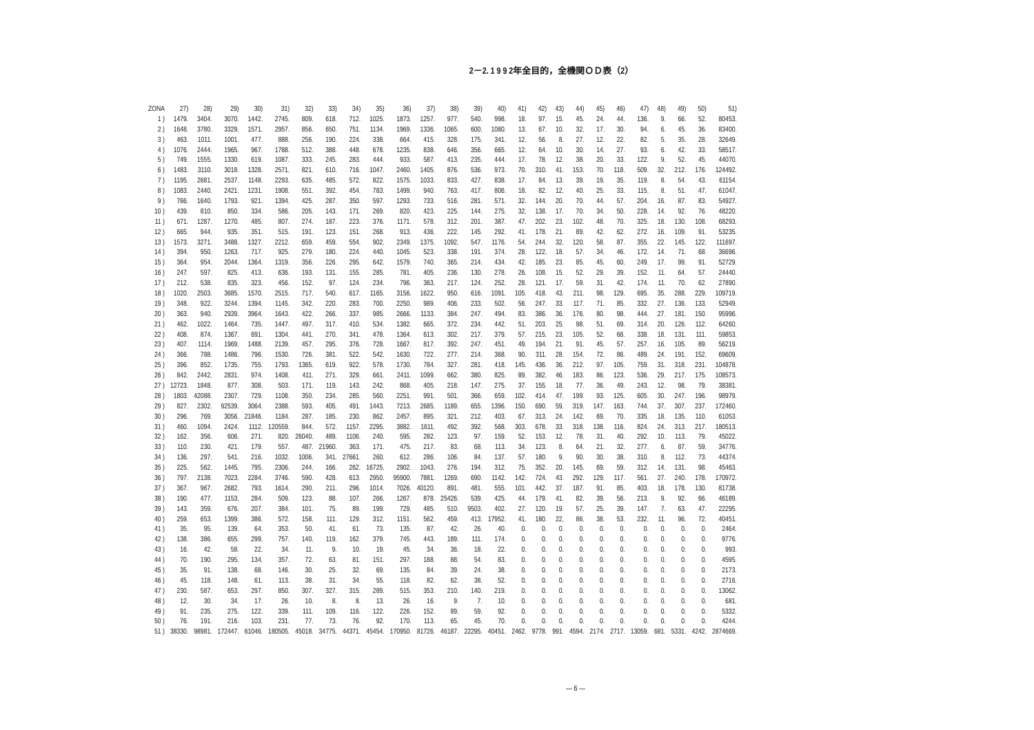2－2. 1 9 9 2年全目的，全機関ＯＤ表（2）
| ZONA | 27) | 28) | 29) | 30) | 31) | 32) | 33) | 34) | 35) | 36) | 37) | 38) | 39) | 40) | 41) | 42) | 43) | 44) | 45) | 46) | 47) | 48) | 49) | 50) | 51) |
| --- | --- | --- | --- | --- | --- | --- | --- | --- | --- | --- | --- | --- | --- | --- | --- | --- | --- | --- | --- | --- | --- | --- | --- | --- | --- |
| 1 ) | 1479. | 3404. | 3070. | 1442. | 2745. | 809. | 618. | 712. | 1025. | 1873. | 1257. | 977. | 540. | 998. | 18. | 97. | 15. | 45. | 24. | 44. | 136. | 9. | 66. | 52. | 80453. |
| 2 ) | 1648. | 3780. | 3329. | 1571. | 2957. | 856. | 650. | 751. | 1134. | 1969. | 1336. | 1065. | 600. | 1080. | 13. | 67. | 10. | 32. | 17. | 30. | 94. | 6. | 45. | 36. | 83400. |
| 3 ) | 463. | 1011. | 1001. | 477. | 888. | 256. | 190. | 224. | 338. | 664. | 415. | 328. | 175. | 341. | 12. | 56. | 8. | 27. | 12. | 22. | 82. | 5. | 35. | 28. | 32649. |
| 4 ) | 1076. | 2444. | 1965. | 967. | 1788. | 512. | 388. | 448. | 678. | 1235. | 838. | 646. | 356. | 665. | 12. | 64. | 10. | 30. | 14. | 27. | 93. | 6. | 42. | 33. | 58517. |
| 5 ) | 749. | 1555. | 1330. | 619. | 1087. | 333. | 245. | 283. | 444. | 933. | 587. | 413. | 235. | 444. | 17. | 78. | 12. | 38. | 20. | 33. | 122. | 9. | 52. | 45. | 44070. |
| 6 ) | 1483. | 3110. | 3018. | 1328. | 2571. | 821. | 610. | 716. | 1047. | 2460. | 1405. | 876. | 536. | 973. | 70. | 310. | 41. | 153. | 70. | 118. | 509. | 32. | 212. | 176. | 124492. |
| 7 ) | 1195. | 2681. | 2537. | 1148. | 2293. | 635. | 485. | 572. | 822. | 1575. | 1033. | 833. | 427. | 838. | 17. | 84. | 13. | 39. | 19. | 35. | 119. | 8. | 54. | 43. | 61154. |
| 8 ) | 1083. | 2440. | 2421. | 1231. | 1908. | 551. | 392. | 454. | 783. | 1499. | 940. | 763. | 417. | 806. | 18. | 82. | 12. | 40. | 25. | 33. | 115. | 8. | 51. | 47. | 61047. |
| 9 ) | 766. | 1640. | 1793. | 921. | 1394. | 425. | 287. | 350. | 597. | 1293. | 733. | 516. | 281. | 571. | 32. | 144. | 20. | 70. | 44. | 57. | 204. | 16. | 87. | 83. | 54927. |
| 10 ) | 439. | 810. | 850. | 334. | 586. | 205. | 143. | 171. | 269. | 820. | 423. | 225. | 144. | 275. | 32. | 138. | 17. | 70. | 34. | 50. | 228. | 14. | 92. | 76. | 48220. |
| 11 ) | 671. | 1287. | 1270. | 485. | 807. | 274. | 187. | 223. | 376. | 1171. | 578. | 312. | 201. | 387. | 47. | 202. | 23. | 102. | 48. | 70. | 325. | 18. | 130. | 108. | 68293. |
| 12 ) | 665. | 944. | 935. | 351. | 515. | 191. | 123. | 151. | 268. | 913. | 436. | 222. | 145. | 292. | 41. | 178. | 21. | 89. | 42. | 62. | 272. | 16. | 109. | 91. | 53235. |
| 13 ) | 1573. | 3271. | 3488. | 1327. | 2212. | 659. | 459. | 554. | 902. | 2349. | 1375. | 1092. | 547. | 1176. | 54. | 244. | 32. | 120. | 58. | 87. | 355. | 22. | 145. | 122. | 111697. |
| 14 ) | 394. | 950. | 1263. | 717. | 925. | 279. | 180. | 224. | 440. | 1045. | 523. | 338. | 191. | 374. | 28. | 122. | 18. | 57. | 34. | 46. | 172. | 14. | 71. | 68. | 36696. |
| 15 ) | 364. | 954. | 2044. | 1364. | 1319. | 356. | 226. | 295. | 642. | 1579. | 740. | 365. | 214. | 434. | 42. | 185. | 23. | 85. | 45. | 60. | 249. | 17. | 99. | 91. | 52729. |
| 16 ) | 247. | 597. | 825. | 413. | 636. | 193. | 131. | 155. | 285. | 781. | 405. | 236. | 130. | 278. | 26. | 108. | 15. | 52. | 29. | 39. | 152. | 11. | 64. | 57. | 24440. |
| 17 ) | 212. | 538. | 835. | 323. | 456. | 152. | 97. | 124. | 234. | 796. | 363. | 217. | 124. | 252. | 28. | 121. | 17. | 59. | 31. | 42. | 174. | 11. | 70. | 62. | 27890. |
| 18 ) | 1020. | 2503. | 3685. | 1570. | 2515. | 717. | 540. | 617. | 1165. | 3156. | 1622. | 950. | 616. | 1091. | 105. | 418. | 43. | 211. | 98. | 129. | 695. | 35. | 288. | 229. | 109719. |
| 19 ) | 348. | 922. | 3244. | 1394. | 1145. | 342. | 220. | 283. | 700. | 2250. | 989. | 406. | 233. | 502. | 56. | 247. | 33. | 117. | 71. | 85. | 332. | 27. | 136. | 133. | 52949. |
| 20 ) | 363. | 940. | 2939. | 3964. | 1643. | 422. | 266. | 337. | 985. | 2666. | 1133. | 384. | 247. | 494. | 83. | 386. | 36. | 176. | 80. | 98. | 444. | 27. | 181. | 150. | 95996. |
| 21 ) | 462. | 1022. | 1464. | 735. | 1447. | 497. | 317. | 410. | 534. | 1382. | 665. | 372. | 234. | 442. | 51. | 203. | 25. | 98. | 51. | 69. | 314. | 20. | 126. | 112. | 64260. |
| 22 ) | 408. | 874. | 1367. | 691. | 1304. | 441. | 270. | 341. | 478. | 1364. | 613. | 302. | 217. | 379. | 57. | 215. | 23. | 105. | 52. | 66. | 338. | 18. | 131. | 111. | 59853. |
| 23 ) | 407. | 1114. | 1969. | 1488. | 2139. | 457. | 295. | 376. | 728. | 1667. | 817. | 392. | 247. | 451. | 49. | 194. | 21. | 91. | 45. | 57. | 257. | 16. | 105. | 89. | 56219. |
| 24 ) | 366. | 788. | 1486. | 796. | 1530. | 726. | 381. | 522. | 542. | 1630. | 722. | 277. | 214. | 368. | 90. | 311. | 28. | 154. | 72. | 86. | 489. | 24. | 191. | 152. | 69609. |
| 25 ) | 396. | 852. | 1735. | 755. | 1793. | 1365. | 619. | 922. | 578. | 1730. | 784. | 327. | 281. | 418. | 145. | 436. | 36. | 212. | 97. | 105. | 759. | 31. | 318. | 231. | 104878. |
| 26 ) | 842. | 2442. | 2831. | 974. | 1408. | 411. | 271. | 329. | 661. | 2411. | 1099. | 662. | 380. | 825. | 89. | 382. | 46. | 183. | 86. | 123. | 536. | 29. | 217. | 175. | 108573. |
| 27 ) | 12723. | 1848. | 877. | 308. | 503. | 171. | 119. | 143. | 242. | 868. | 405. | 218. | 147. | 275. | 37. | 155. | 18. | 77. | 36. | 49. | 243. | 12. | 98. | 79. | 38381. |
| 28 ) | 1803. | 42088. | 2307. | 729. | 1108. | 350. | 234. | 285. | 560. | 2251. | 991. | 501. | 366. | 659. | 102. | 414. | 47. | 199. | 93. | 125. | 605. | 30. | 247. | 196. | 98979. |
| 29 ) | 827. | 2302. | 92539. | 3064. | 2388. | 593. | 405. | 491. | 1443. | 7213. | 2685. | 1189. | 655. | 1396. | 150. | 690. | 59. | 319. | 147. | 163. | 744. | 37. | 307. | 237. | 172460. |
| 30 ) | 296. | 769. | 3056. | 21846. | 1184. | 287. | 185. | 230. | 862. | 2457. | 895. | 321. | 212. | 403. | 67. | 313. | 24. | 142. | 69. | 70. | 335. | 18. | 135. | 110. | 61053. |
| 31 ) | 460. | 1094. | 2424. | 1112. | 120559. | 844. | 572. | 1157. | 2295. | 3882. | 1611. | 492. | 392. | 568. | 303. | 678. | 33. | 318. | 138. | 116. | 824. | 24. | 313. | 217. | 180513. |
| 32 ) | 162. | 356. | 606. | 271. | 820. | 26040. | 489. | 1106. | 240. | 595. | 282. | 123. | 97. | 159. | 52. | 153. | 12. | 78. | 31. | 40. | 292. | 10. | 113. | 79. | 45022. |
| 33 ) | 110. | 230. | 421. | 179. | 557. | 487. | 21960. | 363. | 171. | 475. | 217. | 83. | 68. | 113. | 34. | 123. | 8. | 64. | 21. | 32. | 277. | 6. | 87. | 59. | 34776. |
| 34 ) | 136. | 297. | 541. | 216. | 1032. | 1006. | 341. | 27661. | 260. | 612. | 286. | 106. | 84. | 137. | 57. | 180. | 9. | 90. | 30. | 38. | 310. | 8. | 112. | 73. | 44374. |
| 35 ) | 225. | 562. | 1445. | 795. | 2306. | 244. | 166. | 262. | 16725. | 2902. | 1043. | 276. | 194. | 312. | 75. | 352. | 20. | 145. | 69. | 59. | 312. | 14. | 131. | 98. | 45463. |
| 36 ) | 797. | 2138. | 7023. | 2284. | 3746. | 590. | 428. | 613. | 2950. | 95900. | 7881. | 1269. | 690. | 1142. | 142. | 724. | 43. | 292. | 129. | 117. | 561. | 27. | 240. | 178. | 170972. |
| 37 ) | 367. | 967. | 2682. | 793. | 1614. | 290. | 211. | 296. | 1014. | 7026. | 40120. | 891. | 481. | 555. | 101. | 442. | 37. | 187. | 91. | 85. | 403. | 18. | 178. | 130. | 81738. |
| 38 ) | 190. | 477. | 1153. | 284. | 509. | 123. | 88. | 107. | 266. | 1267. | 878. | 25426. | 539. | 425. | 44. | 179. | 41. | 82. | 39. | 56. | 213. | 9. | 92. | 66. | 46189. |
| 39 ) | 143. | 359. | 676. | 207. | 384. | 101. | 75. | 89. | 199. | 729. | 485. | 510. | 9503. | 402. | 27. | 120. | 19. | 57. | 25. | 39. | 147. | 7. | 63. | 47. | 22295. |
| 40 ) | 259. | 653. | 1399. | 386. | 572. | 158. | 111. | 129. | 312. | 1151. | 562. | 459. | 413. | 17952. | 41. | 180. | 22. | 86. | 38. | 53. | 232. | 11. | 96. | 72. | 40451. |
| 41 ) | 35. | 95. | 139. | 64. | 353. | 50. | 41. | 61. | 73. | 135. | 87. | 42. | 26. | 40. | 0. | 0. | 0. | 0. | 0. | 0. | 0. | 0. | 0. | 0. | 2464. |
| 42 ) | 138. | 386. | 655. | 299. | 757. | 140. | 119. | 162. | 379. | 745. | 443. | 189. | 111. | 174. | 0. | 0. | 0. | 0. | 0. | 0. | 0. | 0. | 0. | 0. | 9776. |
| 43 ) | 16. | 42. | 58. | 22. | 34. | 11. | 9. | 10. | 19. | 45. | 34. | 36. | 18. | 22. | 0. | 0. | 0. | 0. | 0. | 0. | 0. | 0. | 0. | 0. | 993. |
| 44 ) | 70. | 190. | 295. | 134. | 357. | 72. | 63. | 81. | 151. | 297. | 188. | 88. | 54. | 83. | 0. | 0. | 0. | 0. | 0. | 0. | 0. | 0. | 0. | 0. | 4595. |
| 45 ) | 35. | 91. | 138. | 68. | 146. | 30. | 25. | 32. | 69. | 135. | 84. | 39. | 24. | 38. | 0. | 0. | 0. | 0. | 0. | 0. | 0. | 0. | 0. | 0. | 2173. |
| 46 ) | 45. | 118. | 148. | 61. | 113. | 38. | 31. | 34. | 55. | 118. | 82. | 62. | 38. | 52. | 0. | 0. | 0. | 0. | 0. | 0. | 0. | 0. | 0. | 0. | 2716. |
| 47 ) | 230. | 587. | 653. | 297. | 850. | 307. | 327. | 315. | 289. | 515. | 353. | 210. | 140. | 219. | 0. | 0. | 0. | 0. | 0. | 0. | 0. | 0. | 0. | 0. | 13062. |
| 48 ) | 12. | 30. | 34. | 17. | 26. | 10. | 8. | 8. | 13. | 26. | 16. | 9. | 7. | 10. | 0. | 0. | 0. | 0. | 0. | 0. | 0. | 0. | 0. | 0. | 681. |
| 49 ) | 91. | 235. | 275. | 122. | 339. | 111. | 109. | 116. | 122. | 226. | 152. | 89. | 59. | 92. | 0. | 0. | 0. | 0. | 0. | 0. | 0. | 0. | 0. | 0. | 5332. |
| 50 ) | 76. | 191. | 216. | 103. | 231. | 77. | 73. | 76. | 92. | 170. | 113. | 65. | 45. | 70. | 0. | 0. | 0. | 0. | 0. | 0. | 0. | 0. | 0. | 0. | 4244. |
| 51 ) | 38330. | 98981. | 172447. | 61046. | 180505. | 45018. | 34775. | 44371. | 45454. | 170950. | 81726. | 46187. | 22295. | 40451. | 2462. | 9778. | 991. | 4594. | 2174. | 2717. | 13059. | 681. | 5331. | 4242. | 2874669. |
— 6 —